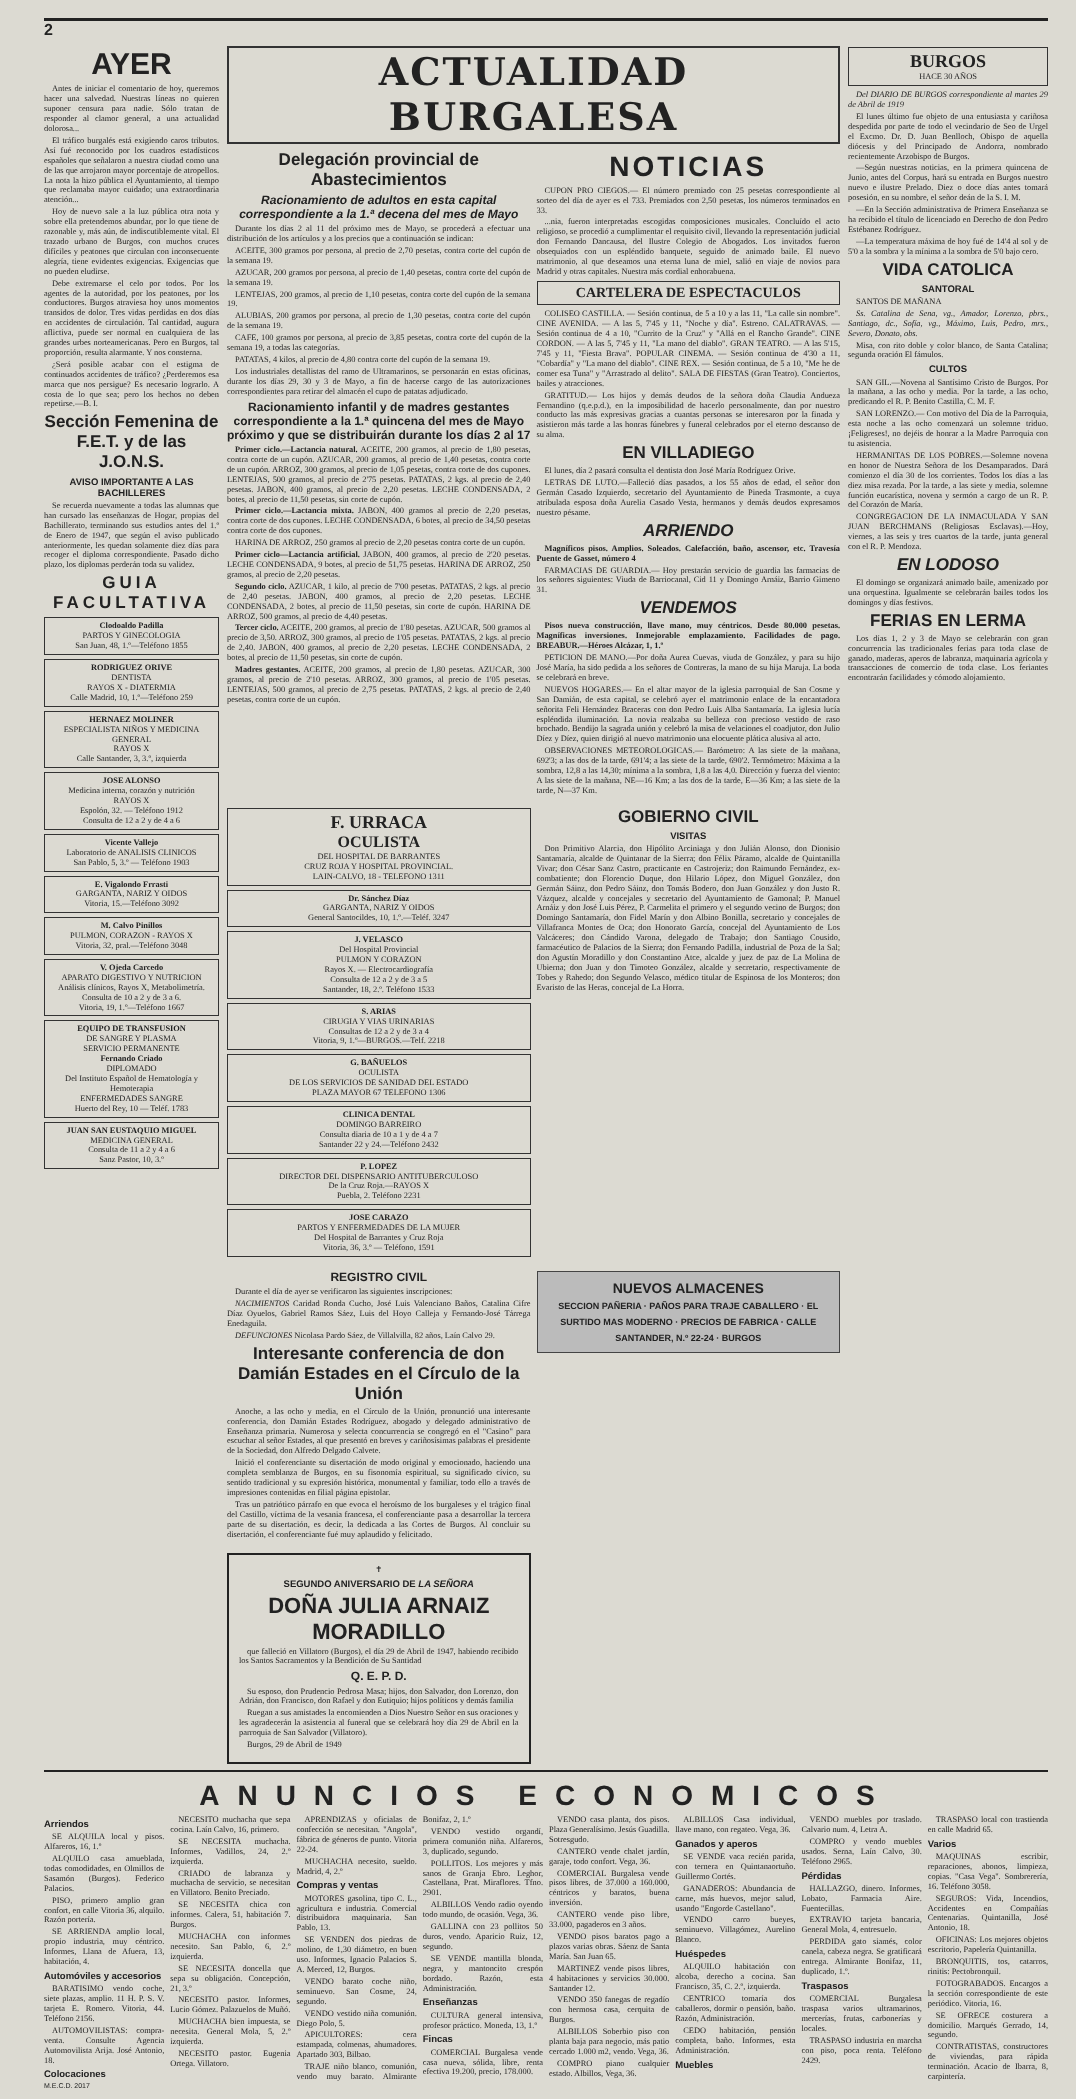2
AYER
Antes de iniciar el comentario de hoy, queremos hacer una salvedad. Nuestras líneas no quieren suponer censura para nadie. Sólo tratan de responder al clamor general, a una actualidad dolorosa...
El tráfico burgalés está exigiendo caros tributos. Así fué reconocido por los cuadros estadísticos españoles que señalaron a nuestra ciudad como una de las que arrojaron mayor porcentaje de atropellos. La nota la hizo pública el Ayuntamiento, al tiempo que reclamaba mayor cuidado; una extraordinaria atención...
Hoy de nuevo sale a la luz pública otra nota y sobre ella pretendemos abundar, por lo que tiene de razonable y, más aún, de indiscutiblemente vital. El trazado urbano de Burgos, con muchos cruces difíciles y peatones que circulan con inconsecuente alegría, tiene evidentes exigencias. Exigencias que no pueden eludirse.
Debe extremarse el celo por todos. Por los agentes de la autoridad, por los peatones, por los conductores. Burgos atraviesa hoy unos momentos transidos de dolor. Tres vidas perdidas en dos días en accidentes de circulación. Tal cantidad, augura aflictiva, puede ser normal en cualquiera de las grandes urbes norteamericanas. Pero en Burgos, tal proporción, resulta alarmante. Y nos consterna.
¿Será posible acabar con el estigma de continuados accidentes de tráfico? ¿Perderemos esa marca que nos persigue? Es necesario lograrlo. A costa de lo que sea; pero los hechos no deben repetirse.—B. I.
Sección Femenina de F.E.T. y de las J.O.N.S.
AVISO IMPORTANTE A LAS BACHILLERES
Se recuerda nuevamente a todas las alumnas que han cursado las enseñanzas de Hogar, propias del Bachillerato, terminando sus estudios antes del 1.º de Enero de 1947, que según el aviso publicado anteriormente, les quedan solamente diez días para recoger el diploma correspondiente. Pasado dicho plazo, los diplomas perderán toda su validez.
GUIA FACULTATIVA
Clodoaldo Padilla
PARTOS Y GINECOLOGIA
San Juan, 48, 1.º—Teléfono 1855
RODRIGUEZ ORIVE
DENTISTA
RAYOS X - DIATERMIA
Calle Madrid, 10, 1.º—Teléfono 259
HERNAEZ MOLINER
ESPECIALISTA NIÑOS Y MEDICINA GENERAL
RAYOS X
Calle Santander, 3, 3.º, izquierda
JOSE ALONSO
Medicina interna, corazón y nutrición
RAYOS X
Espolón, 32. — Teléfono 1912
Consulta de 12 a 2 y de 4 a 6
Vicente Vallejo
Laboratorio de ANALISIS CLINICOS
San Pablo, 5, 3.º — Teléfono 1903
E. Vigalondo Frrasti
GARGANTA, NARIZ Y OIDOS
Vitoria, 15.—Teléfono 3092
M. Calvo Pinillos
PULMON, CORAZON - RAYOS X
Vitoria, 32, pral.—Teléfono 3048
V. Ojeda Carcedo
APARATO DIGESTIVO Y NUTRICION
Análisis clínicos, Rayos X, Metabolimetría. Consulta de 10 a 2 y de 3 a 6.
Vitoria, 19, 1.º—Teléfono 1667
EQUIPO DE TRANSFUSION
DE SANGRE Y PLASMA
SERVICIO PERMANENTE
Fernando Criado
DIPLOMADO
Del Instituto Español de Hematología y Hemoterapia
ENFERMEDADES SANGRE
Huerto del Rey, 10 — Teléf. 1783
JUAN SAN EUSTAQUIO MIGUEL
MEDICINA GENERAL
Consulta de 11 a 2 y 4 a 6
Sanz Pastor, 10, 3.º
ACTUALIDAD BURGALESA
Delegación provincial de Abastecimientos
Racionamiento de adultos en esta capital correspondiente a la 1.ª decena del mes de Mayo
Durante los días 2 al 11 del próximo mes de Mayo, se procederá a efectuar una distribución de los artículos y a los precios que a continuación se indican:
ACEITE, 300 gramos por persona, al precio de 2,70 pesetas, contra corte del cupón de la semana 19.
AZUCAR, 200 gramos por persona, al precio de 1,40 pesetas, contra corte del cupón de la semana 19.
LENTEJAS, 200 gramos, al precio de 1,10 pesetas, contra corte del cupón de la semana 19.
ALUBIAS, 200 gramos por persona, al precio de 1,30 pesetas, contra corte del cupón de la semana 19.
CAFE, 100 gramos por persona, al precio de 3,85 pesetas, contra corte del cupón de la semana 19, a todas las categorías.
PATATAS, 4 kilos, al precio de 4,80 contra corte del cupón de la semana 19.
Los industriales detallistas del ramo de Ultramarinos, se personarán en estas oficinas, durante los días 29, 30 y 3 de Mayo, a fin de hacerse cargo de las autorizaciones correspondientes para retirar del almacén el cupo de patatas adjudicado.
Racionamiento infantil y de madres gestantes correspondiente a la 1.ª quincena del mes de Mayo próximo y que se distribuirán durante los días 2 al 17
Primer ciclo.—Lactancia natural. ACEITE, 200 gramos, al precio de 1,80 pesetas, contra corte de un cupón. AZUCAR, 200 gramos, al precio de 1,40 pesetas, contra corte de un cupón. ARROZ, 300 gramos, al precio de 1,05 pesetas, contra corte de dos cupones. LENTEJAS, 500 gramos, al precio de 2'75 pesetas. PATATAS, 2 kgs. al precio de 2,40 pesetas. JABON, 400 gramos, al precio de 2,20 pesetas. LECHE CONDENSADA, 2 botes, al precio de 11,50 pesetas, sin corte de cupón.
Primer ciclo.—Lactancia mixta. JABON, 400 gramos al precio de 2,20 pesetas, contra corte de dos cupones. LECHE CONDENSADA, 6 botes, al precio de 34,50 pesetas contra corte de dos cupones.
HARINA DE ARROZ, 250 gramos al precio de 2,20 pesetas contra corte de un cupón.
Primer ciclo—Lactancia artificial. JABON, 400 gramos, al precio de 2'20 pesetas. LECHE CONDENSADA, 9 botes, al precio de 51,75 pesetas. HARINA DE ARROZ, 250 gramos, al precio de 2,20 pesetas.
Segundo ciclo. AZUCAR, 1 kilo, al precio de 7'00 pesetas. PATATAS, 2 kgs. al precio de 2,40 pesetas. JABON, 400 gramos, al precio de 2,20 pesetas. LECHE CONDENSADA, 2 botes, al precio de 11,50 pesetas, sin corte de cupón. HARINA DE ARROZ, 500 gramos, al precio de 4,40 pesetas.
Tercer ciclo. ACEITE, 200 gramos, al precio de 1'80 pesetas. AZUCAR, 500 gramos al precio de 3,50. ARROZ, 300 gramos, al precio de 1'05 pesetas. PATATAS, 2 kgs. al precio de 2,40. JABON, 400 gramos, al precio de 2,20 pesetas. LECHE CONDENSADA, 2 botes, al precio de 11,50 pesetas, sin corte de cupón.
Madres gestantes. ACEITE, 200 gramos, al precio de 1,80 pesetas. AZUCAR, 300 gramos, al precio de 2'10 pesetas. ARROZ, 300 gramos, al precio de 1'05 pesetas. LENTEJAS, 500 gramos, al precio de 2,75 pesetas. PATATAS, 2 kgs. al precio de 2,40 pesetas, contra corte de un cupón.
NOTICIAS
CUPON PRO CIEGOS.— El número premiado con 25 pesetas correspondiente al sorteo del día de ayer es el 733. Premiados con 2,50 pesetas, los números terminados en 33.
...nia, fueron interpretadas escogidas composiciones musicales. Concluído el acto religioso, se procedió a cumplimentar el requisito civil, llevando la representación judicial don Fernando Dancausa, del Ilustre Colegio de Abogados. Los invitados fueron obsequiados con un espléndido banquete, seguido de animado baile. El nuevo matrimonio, al que deseamos una eterna luna de miel, salió en viaje de novios para Madrid y otras capitales. Nuestra más cordial enhorabuena.
CARTELERA DE ESPECTACULOS
COLISEO CASTILLA. — Sesión continua, de 5 a 10 y a las 11, "La calle sin nombre". CINE AVENIDA. — A las 5, 7'45 y 11, "Noche y día". Estreno. CALATRAVAS. — Sesión continua de 4 a 10, "Currito de la Cruz" y "Allá en el Rancho Grande". CINE CORDON. — A las 5, 7'45 y 11, "La mano del diablo". GRAN TEATRO. — A las 5'15, 7'45 y 11, "Fiesta Brava". POPULAR CINEMA. — Sesión continua de 4'30 a 11, "Cobardía" y "La mano del diablo". CINE REX. — Sesión continua, de 5 a 10, "Me he de comer esa Tuna" y "Arrastrado al delito". SALA DE FIESTAS (Gran Teatro). Conciertos, bailes y atracciones.
GRATITUD.— Los hijos y demás deudos de la señora doña Claudia Andueza Fernandino (q.e.p.d.), en la imposibilidad de hacerlo personalmente, dan por nuestro conducto las más expresivas gracias a cuantas personas se interesaron por la finada y asistieron más tarde a las honras fúnebres y funeral celebrados por el eterno descanso de su alma.
EN VILLADIEGO
El lunes, día 2 pasará consulta el dentista don José María Rodríguez Orive.
LETRAS DE LUTO.—Falleció días pasados, a los 55 años de edad, el señor don Germán Casado Izquierdo, secretario del Ayuntamiento de Pineda Trasmonte, a cuya atribulada esposa doña Aurelia Casado Vesta, hermanos y demás deudos expresamos nuestro pésame.
ARRIENDO
Magníficos pisos. Amplios. Soleados. Calefacción, baño, ascensor, etc. Travesía Puente de Gasset, número 4
FARMACIAS DE GUARDIA.— Hoy prestarán servicio de guardia las farmacias de los señores siguientes: Viuda de Barriocanal, Cid 11 y Domingo Arnáiz, Barrio Gimeno 31.
VENDEMOS
Pisos nueva construcción, llave mano, muy céntricos. Desde 80.000 pesetas. Magníficas inversiones. Inmejorable emplazamiento. Facilidades de pago. BREABUR.—Héroes Alcázar, 1, 1.º
PETICION DE MANO.—Por doña Aurea Cuevas, viuda de González, y para su hijo José María, ha sido pedida a los señores de Contreras, la mano de su hija Maruja. La boda se celebrará en breve.
NUEVOS HOGARES.— En el altar mayor de la iglesia parroquial de San Cosme y San Damián, de esta capital, se celebró ayer el matrimonio enlace de la encantadora señorita Feli Hernández Braceras con don Pedro Luis Alba Santamaría. La iglesia lucía espléndida iluminación. La novia realzaba su belleza con precioso vestido de raso brochado. Bendijo la sagrada unión y celebró la misa de velaciones el coadjutor, don Julio Díez y Díez, quien dirigió al nuevo matrimonio una elocuente plática alusiva al acto.
OBSERVACIONES METEOROLOGICAS.— Barómetro: A las siete de la mañana, 692'3; a las dos de la tarde, 691'4; a las siete de la tarde, 690'2. Termómetro: Máxima a la sombra, 12,8 a las 14,30; mínima a la sombra, 1,8 a las 4,0. Dirección y fuerza del viento: A las siete de la mañana, NE—16 Km; a las dos de la tarde, E—36 Km; a las siete de la tarde, N—37 Km.
F. URRACA
OCULISTA
DEL HOSPITAL DE BARRANTES
CRUZ ROJA Y HOSPITAL PROVINCIAL.
LAIN-CALVO, 18 - TELEFONO 1311
Dr. Sánchez Díaz
GARGANTA, NARIZ Y OIDOS
General Santocildes, 10, 1.º.—Teléf. 3247
J. VELASCO
Del Hospital Provincial
PULMON Y CORAZON
Rayos X. — Electrocardiografía
Consulta de 12 a 2 y de 3 a 5
Santander, 18, 2.º. Teléfono 1533
S. ARIAS
CIRUGIA Y VIAS URINARIAS
Consultas de 12 a 2 y de 3 a 4
Vitoria, 9, 1.º—BURGOS.—Telf. 2218
G. BAÑUELOS
OCULISTA
DE LOS SERVICIOS DE SANIDAD DEL ESTADO
PLAZA MAYOR 67 TELEFONO 1306
CLINICA DENTAL
DOMINGO BARREIRO
Consulta diaria de 10 a 1 y de 4 a 7
Santander 22 y 24.—Teléfono 2432
P. LOPEZ
DIRECTOR DEL DISPENSARIO ANTITUBERCULOSO
De la Cruz Roja.—RAYOS X
Puebla, 2. Teléfono 2231
JOSE CARAZO
PARTOS Y ENFERMEDADES DE LA MUJER
Del Hospital de Barrantes y Cruz Roja
Vitoria, 36, 3.º — Teléfono, 1591
GOBIERNO CIVIL
VISITAS
Don Primitivo Alarcia, don Hipólito Arciniaga y don Julián Alonso, don Dionisio Santamaría, alcalde de Quintanar de la Sierra; don Félix Páramo, alcalde de Quintanilla Vivar; don César Sanz Castro, practicante en Castrojeriz; don Raimundo Fernández, ex-combatiente; don Florencio Duque, don Hilario López, don Miguel González, don Germán Sáinz, don Pedro Sáinz, don Tomás Bodero, don Juan González y don Justo R. Vázquez, alcalde y concejales y secretario del Ayuntamiento de Gamonal; P. Manuel Arnáiz y don José Luis Pérez, P. Carmelita el primero y el segundo vecino de Burgos; don Domingo Santamaría, don Fidel Marín y don Albino Bonilla, secretario y concejales de Villafranca Montes de Oca; don Honorato García, concejal del Ayuntamiento de Los Valcáceres; don Cándido Varona, delegado de Trabajo; don Santiago Cousido, farmacéutico de Palacios de la Sierra; don Fernando Padilla, industrial de Poza de la Sal; don Agustín Moradillo y don Constantino Atce, alcalde y juez de paz de La Molina de Ubierna; don Juan y don Timoteo González, alcalde y secretario, respectivamente de Tobes y Rahedo; don Segundo Velasco, médico titular de Espinosa de los Monteros; don Evaristo de las Heras, concejal de La Horra.
REGISTRO CIVIL
Durante el día de ayer se verificaron las siguientes inscripciones:
NACIMIENTOS Caridad Ronda Cucho, José Luis Valenciano Baños, Catalina Cifre Díaz Oyuelos, Gabriel Ramos Sáez, Luis del Hoyo Calleja y Fernando-José Tárrega Enedaguila.
DEFUNCIONES Nicolasa Pardo Sáez, de Villalvilla, 82 años, Laín Calvo 29.
Interesante conferencia de don Damián Estades en el Círculo de la Unión
Anoche, a las ocho y media, en el Círculo de la Unión, pronunció una interesante conferencia, don Damián Estades Rodríguez, abogado y delegado administrativo de Enseñanza primaria. Numerosa y selecta concurrencia se congregó en el "Casino" para escuchar al señor Estades, al que presentó en breves y cariñosísimas palabras el presidente de la Sociedad, don Alfredo Delgado Calvete.
Inició el conferenciante su disertación de modo original y emocionado, haciendo una completa semblanza de Burgos, en su fisonomía espiritual, su significado cívico, su sentido tradicional y su expresión histórica, monumental y familiar, todo ello a través de impresiones contenidas en filial página epistolar.
Tras un patriótico párrafo en que evoca el heroísmo de los burgaleses y el trágico final del Castillo, víctima de la vesania francesa, el conferenciante pasa a desarrollar la tercera parte de su disertación, es decir, la dedicada a las Cortes de Burgos. Al concluir su disertación, el conferenciante fué muy aplaudido y felicitado.
NUEVOS ALMACENES
SECCION PAÑERIA · PAÑOS PARA TRAJE CABALLERO · EL SURTIDO MAS MODERNO · PRECIOS DE FABRICA · CALLE SANTANDER, N.º 22-24 · BURGOS
✝
SEGUNDO ANIVERSARIO DE LA SEÑORA
DOÑA JULIA ARNAIZ MORADILLO
que falleció en Villatoro (Burgos), el día 29 de Abril de 1947, habiendo recibido los Santos Sacramentos y la Bendición de Su Santidad
Q. E. P. D.
Su esposo, don Prudencio Pedrosa Masa; hijos, don Salvador, don Lorenzo, don Adrián, don Francisco, don Rafael y don Eutiquio; hijos políticos y demás familia
Ruegan a sus amistades la encomienden a Dios Nuestro Señor en sus oraciones y les agradecerán la asistencia al funeral que se celebrará hoy día 29 de Abril en la parroquia de San Salvador (Villatoro).
Burgos, 29 de Abril de 1949
BURGOS
HACE 30 AÑOS
Del DIARIO DE BURGOS correspondiente al martes 29 de Abril de 1919
El lunes último fue objeto de una entusiasta y cariñosa despedida por parte de todo el vecindario de Seo de Urgel el Excmo. Dr. D. Juan Benlloch, Obispo de aquella diócesis y del Principado de Andorra, nombrado recientemente Arzobispo de Burgos.
—Según nuestras noticias, en la primera quincena de Junio, antes del Corpus, hará su entrada en Burgos nuestro nuevo e ilustre Prelado. Diez o doce días antes tomará posesión, en su nombre, el señor deán de la S. I. M.
—En la Sección administrativa de Primera Enseñanza se ha recibido el título de licenciado en Derecho de don Pedro Estébanez Rodríguez.
—La temperatura máxima de hoy fué de 14'4 al sol y de 5'0 a la sombra y la mínima a la sombra de 5'0 bajo cero.
VIDA CATOLICA
SANTORAL
SANTOS DE MAÑANA
Ss. Catalina de Sena, vg., Amador, Lorenzo, pbrs., Santiago, dc., Sofía, vg., Máximo, Luis, Pedro, mrs., Severo, Donato, obs.
Misa, con rito doble y color blanco, de Santa Catalina; segunda oración El fámulos.
CULTOS
SAN GIL.—Novena al Santísimo Cristo de Burgos. Por la mañana, a las ocho y media. Por la tarde, a las ocho, predicando el R. P. Benito Castilla, C. M. F.
SAN LORENZO.— Con motivo del Día de la Parroquia, esta noche a las ocho comenzará un solemne triduo. ¡Feligreses!, no dejéis de honrar a la Madre Parroquia con tu asistencia.
HERMANITAS DE LOS POBRES.—Solemne novena en honor de Nuestra Señora de los Desamparados. Dará comienzo el día 30 de los corrientes. Todos los días a las diez misa rezada. Por la tarde, a las siete y media, solemne función eucarística, novena y sermón a cargo de un R. P. del Corazón de María.
CONGREGACION DE LA INMACULADA Y SAN JUAN BERCHMANS (Religiosas Esclavas).—Hoy, viernes, a las seis y tres cuartos de la tarde, junta general con el R. P. Mendoza.
EN LODOSO
El domingo se organizará animado baile, amenizado por una orquestina. Igualmente se celebrarán bailes todos los domingos y días festivos.
FERIAS EN LERMA
Los días 1, 2 y 3 de Mayo se celebrarán con gran concurrencia las tradicionales ferias para toda clase de ganado, maderas, aperos de labranza, maquinaria agrícola y transacciones de comercio de toda clase. Los feriantes encontrarán facilidades y cómodo alojamiento.
ANUNCIOS ECONOMICOS
Arriendos
SE ALQUILA local y pisos. Alfareros, 16, 1.º
ALQUILO casa amueblada, todas comodidades, en Olmillos de Sasamón (Burgos). Federico Palacios.
PISO, primero amplio gran confort, en calle Vitoria 36, alquilo. Razón portería.
SE ARRIENDA amplio local, propio industria, muy céntrico. Informes, Llana de Afuera, 13, habitación, 4.
Automóviles y accesorios
BARATISIMO vendo coche, siete plazas, amplio. 11 H. P. S. V. tarjeta E. Romero. Vitoria, 44. Teléfono 2156.
AUTOMOVILISTAS: compra-venta. Consulte Agencia Automovilista Arija. José Antonio, 18.
Colocaciones
NECESITO muchacha que sepa cocina. Laín Calvo, 16, primero.
SE NECESITA muchacha. Informes, Vadillos, 24, 2.º izquierda.
CRIADO de labranza y muchacha de servicio, se necesitan en Villatoro. Benito Preciado.
SE NECESITA chica con informes. Calera, 51, habitación 7. Burgos.
MUCHACHA con informes necesito. San Pablo, 6, 2.º izquierda.
SE NECESITA doncella que sepa su obligación. Concepción, 21, 3.º
NECESITO pastor. Informes, Lucio Gómez. Palazuelos de Muñó.
MUCHACHA bien impuesta, se necesita. General Mola, 5, 2.º izquierda.
NECESITO pastor. Eugenia Ortega. Villatoro.
APRENDIZAS y oficialas de confección se necesitan. "Angola", fábrica de géneros de punto. Vitoria 22-24.
MUCHACHA necesito, sueldo. Madrid, 4, 2.º
Compras y ventas
MOTORES gasolina, tipo C. L., agricultura e industria. Comercial distribuidora maquinaria. San Pablo, 13.
SE VENDEN dos piedras de molino, de 1,30 diámetro, en buen uso. Informes, Ignacio Palacios S. A. Merced, 12, Burgos.
VENDO barato coche niño, seminuevo. San Cosme, 24, segundo.
VENDO vestido niña comunión. Diego Polo, 5.
APICULTORES: cera estampada, colmenas, ahumadores. Apartado 303, Bilbao.
TRAJE niño blanco, comunión, vendo muy barato. Almirante Bonifaz, 2, 1.º
VENDO vestido organdí, primera comunión niña. Alfareros, 3, duplicado, segundo.
POLLITOS. Los mejores y más sanos de Granja Ebro. Leghor, Castellana, Prat. Miraflores. Tfno. 2901.
ALBILLOS Vendo radio oyendo todo mundo, de ocasión. Vega, 36.
GALLINA con 23 pollitos 50 duros, vendo. Aparicio Ruiz, 12, segundo.
SE VENDE mantilla blonda, negra, y mantoncito crespón bordado. Razón, esta Administración.
Enseñanzas
CULTURA general intensiva, profesor práctico. Moneda, 13, 1.º
Fincas
COMERCIAL Burgalesa vende casa nueva, sólida, libre, renta efectiva 19.200, precio, 178.000.
VENDO casa planta, dos pisos. Plaza Generalísimo. Jesús Guadilla. Sotresgudo.
CANTERO vende chalet jardín, garaje, todo confort. Vega, 36.
COMERCIAL Burgalesa vende pisos libres, de 37.000 a 160.000, céntricos y baratos, buena inversión.
CANTERO vende piso libre, 33.000, pagaderos en 3 años.
VENDO pisos baratos pago a plazos varias obras. Sáenz de Santa María. San Juan 65.
MARTINEZ vende pisos libres, 4 habitaciones y servicios 30.000. Santander 12.
VENDO 350 fanegas de regadío con hermosa casa, cerquita de Burgos.
ALBILLOS Soberbio piso con planta baja para negocio, más patio cercado 1.000 m2, vendo. Vega, 36.
COMPRO piano cualquier estado. Albillos, Vega, 36.
ALBILLOS Casa individual, llave mano, con regateo. Vega, 36.
Ganados y aperos
SE VENDE vaca recién parida, con ternera en Quintanaortuño. Guillermo Cortés.
GANADEROS: Abundancia de carne, más huevos, mejor salud, usando "Engorde Castellano".
VENDO carro bueyes, seminuevo. Villagómez, Aurelino Blanco.
Huéspedes
ALQUILO habitación con alcoba, derecho a cocina. San Francisco, 35, C. 2.º, izquierda.
CENTRICO tomaría dos caballeros, dormir o pensión, baño. Razón, Administración.
CEDO habitación, pensión completa, baño. Informes, esta Administración.
Muebles
VENDO muebles por traslado. Calvario num. 4, Letra A.
COMPRO y vendo muebles usados. Serna, Laín Calvo, 30. Teléfono 2965.
Pérdidas
HALLAZGO, dinero. Informes, Lobato, Farmacia Aire. Fuentecillas.
EXTRAVIO tarjeta bancaria, General Mola, 4, entresuelo.
PERDIDA gato siamés, color canela, cabeza negra. Se gratificará entrega. Almirante Bonifaz, 11, duplicado, 1.º.
Traspasos
COMERCIAL Burgalesa traspasa varios ultramarinos, mercerías, frutas, carbonerías y locales.
TRASPASO industria en marcha con piso, poca renta. Teléfono 2429.
TRASPASO local con trastienda en calle Madrid 65.
Varios
MAQUINAS escribir, reparaciones, abonos, limpieza, copias. "Casa Vega". Sombrerería, 16. Teléfono 3058.
SEGUROS: Vida, Incendios, Accidentes en Compañías Centenarias. Quintanilla, José Antonio, 18.
OFICINAS: Los mejores objetos escritorio, Papelería Quintanilla.
BRONQUITIS, tos, catarros, rinitis: Pectobronquil.
FOTOGRABADOS. Encargos a la sección correspondiente de este periódico. Vitoria, 16.
SE OFRECE costurera a domicilio. Marqués Gerrado, 14, segundo.
CONTRATISTAS, constructores de viviendas, para rápida terminación. Acacio de Ibarra, 8, carpintería.
M.E.C.D. 2017